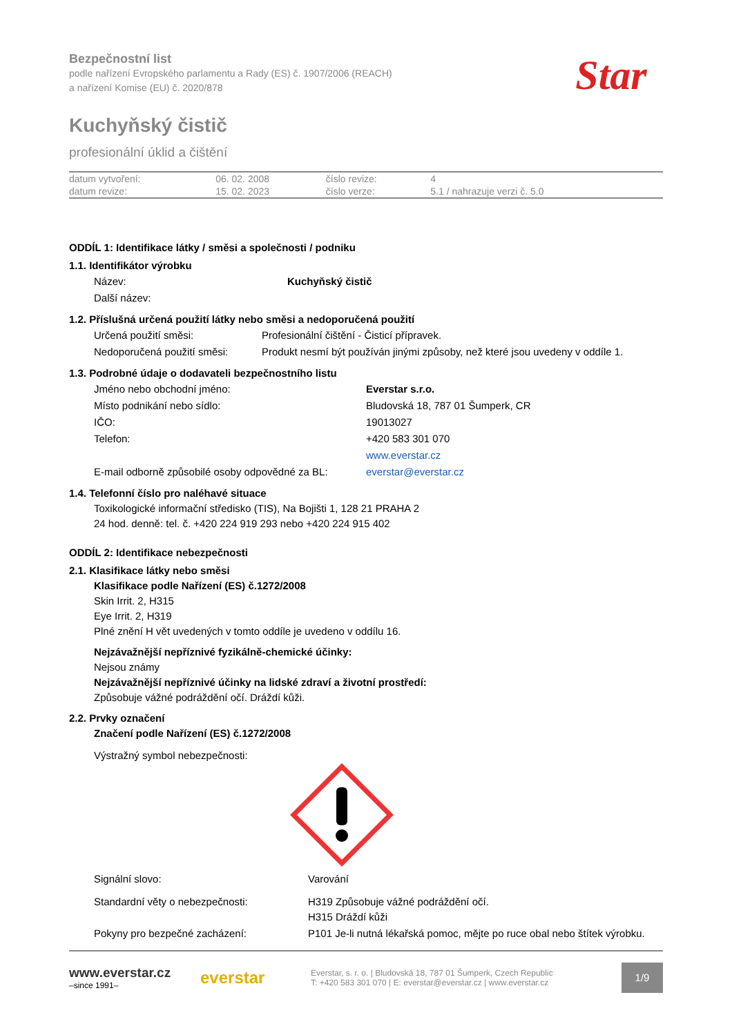Star
Bezpečnostní list
podle nařízení Evropského parlamentu a Rady (ES) č. 1907/2006 (REACH)
a nařízení Komise (EU) č. 2020/878
Kuchyňský čistič
profesionální úklid a čištění
| datum vytvoření: | 06. 02. 2008 | číslo revize: | 4 |
| datum revize: | 15. 02. 2023 | číslo verze: | 5.1 / nahrazuje verzi č. 5.0 |
ODDÍL 1: Identifikace látky / směsi a společnosti / podniku
1.1. Identifikátor výrobku
| Název: | Kuchyňský čistič |
| Další název: | |
1.2. Příslušná určená použití látky nebo směsi a nedoporučená použití
| Určená použití směsi: | Profesionální čištění - Čisticí přípravek. |
| Nedoporučená použití směsi: | Produkt nesmí být používán jinými způsoby, než které jsou uvedeny v oddíle 1. |
1.3. Podrobné údaje o dodavateli bezpečnostního listu
| Jméno nebo obchodní jméno: | Everstar s.r.o. |
| Místo podnikání nebo sídlo: | Bludovská 18, 787 01 Šumperk, CR |
| IČO: | 19013027 |
| Telefon: | +420 583 301 070 |
| | www.everstar.cz |
| E-mail odborně způsobilé osoby odpovědné za BL: | everstar@everstar.cz |
1.4. Telefonní číslo pro naléhavé situace
Toxikologické informační středisko (TIS), Na Bojišti 1, 128 21 PRAHA 2
24 hod. denně: tel. č. +420 224 919 293 nebo +420 224 915 402
ODDÍL 2: Identifikace nebezpečnosti
2.1. Klasifikace látky nebo směsi
Klasifikace podle Nařízení (ES) č.1272/2008
Skin Irrit. 2, H315
Eye Irrit. 2, H319
Plné znění H vět uvedených v tomto oddíle je uvedeno v oddílu 16.
Nejzávažnější nepříznivé fyzikálně-chemické účinky:
Nejsou známy
Nejzávažnější nepříznivé účinky na lidské zdraví a životní prostředí:
Způsobuje vážné podráždění očí. Dráždí kůži.
2.2. Prvky označení
Značení podle Nařízení (ES) č.1272/2008
Výstražný symbol nebezpečnosti:
| Signální slovo: | Varování |
| Standardní věty o nebezpečnosti: | H319 Způsobuje vážné podráždění očí. H315 Dráždí kůži |
| Pokyny pro bezpečné zacházení: | P101 Je-li nutná lékařská pomoc, mějte po ruce obal nebo štítek výrobku. |
www.everstar.cz
–since 1991–
everstar
Everstar, s. r. o. | Bludovská 18, 787 01 Šumperk, Czech Republic
T: +420 583 301 070 | E: everstar@everstar.cz | www.everstar.cz
1/9